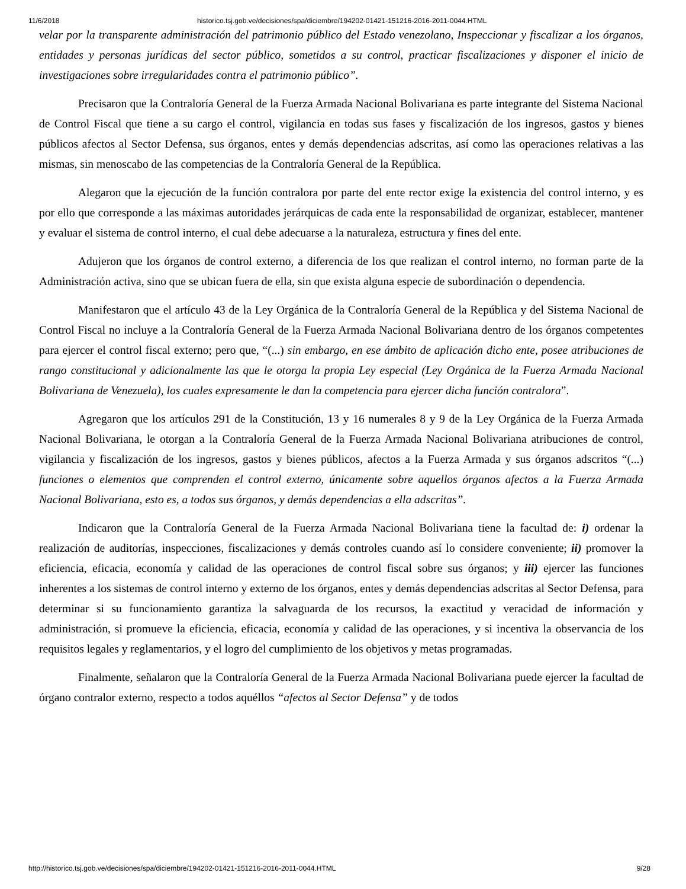11/6/2018 historico.tsj.gob.ve/decisiones/spa/diciembre/194202-01421-151216-2016-2011-0044.HTML
velar por la transparente administración del patrimonio público del Estado venezolano, Inspeccionar y fiscalizar a los órganos, entidades y personas jurídicas del sector público, sometidos a su control, practicar fiscalizaciones y disponer el inicio de investigaciones sobre irregularidades contra el patrimonio público”.
Precisaron que la Contraloría General de la Fuerza Armada Nacional Bolivariana es parte integrante del Sistema Nacional de Control Fiscal que tiene a su cargo el control, vigilancia en todas sus fases y fiscalización de los ingresos, gastos y bienes públicos afectos al Sector Defensa, sus órganos, entes y demás dependencias adscritas, así como las operaciones relativas a las mismas, sin menoscabo de las competencias de la Contraloría General de la República.
Alegaron que la ejecución de la función contralora por parte del ente rector exige la existencia del control interno, y es por ello que corresponde a las máximas autoridades jerárquicas de cada ente la responsabilidad de organizar, establecer, mantener y evaluar el sistema de control interno, el cual debe adecuarse a la naturaleza, estructura y fines del ente.
Adujeron que los órganos de control externo, a diferencia de los que realizan el control interno, no forman parte de la Administración activa, sino que se ubican fuera de ella, sin que exista alguna especie de subordinación o dependencia.
Manifestaron que el artículo 43 de la Ley Orgánica de la Contraloría General de la República y del Sistema Nacional de Control Fiscal no incluye a la Contraloría General de la Fuerza Armada Nacional Bolivariana dentro de los órganos competentes para ejercer el control fiscal externo; pero que, “(...) sin embargo, en ese ámbito de aplicación dicho ente, posee atribuciones de rango constitucional y adicionalmente las que le otorga la propia Ley especial (Ley Orgánica de la Fuerza Armada Nacional Bolivariana de Venezuela), los cuales expresamente le dan la competencia para ejercer dicha función contralora”.
Agregaron que los artículos 291 de la Constitución, 13 y 16 numerales 8 y 9 de la Ley Orgánica de la Fuerza Armada Nacional Bolivariana, le otorgan a la Contraloría General de la Fuerza Armada Nacional Bolivariana atribuciones de control, vigilancia y fiscalización de los ingresos, gastos y bienes públicos, afectos a la Fuerza Armada y sus órganos adscritos “(...) funciones o elementos que comprenden el control externo, únicamente sobre aquellos órganos afectos a la Fuerza Armada Nacional Bolivariana, esto es, a todos sus órganos, y demás dependencias a ella adscritas”.
Indicaron que la Contraloría General de la Fuerza Armada Nacional Bolivariana tiene la facultad de: i) ordenar la realización de auditorías, inspecciones, fiscalizaciones y demás controles cuando así lo considere conveniente; ii) promover la eficiencia, eficacia, economía y calidad de las operaciones de control fiscal sobre sus órganos; y iii) ejercer las funciones inherentes a los sistemas de control interno y externo de los órganos, entes y demás dependencias adscritas al Sector Defensa, para determinar si su funcionamiento garantiza la salvaguarda de los recursos, la exactitud y veracidad de información y administración, si promueve la eficiencia, eficacia, economía y calidad de las operaciones, y si incentiva la observancia de los requisitos legales y reglamentarios, y el logro del cumplimiento de los objetivos y metas programadas.
Finalmente, señalaron que la Contraloría General de la Fuerza Armada Nacional Bolivariana puede ejercer la facultad de órgano contralor externo, respecto a todos aquéllos “afectos al Sector Defensa” y de todos
http://historico.tsj.gob.ve/decisiones/spa/diciembre/194202-01421-151216-2016-2011-0044.HTML 9/28